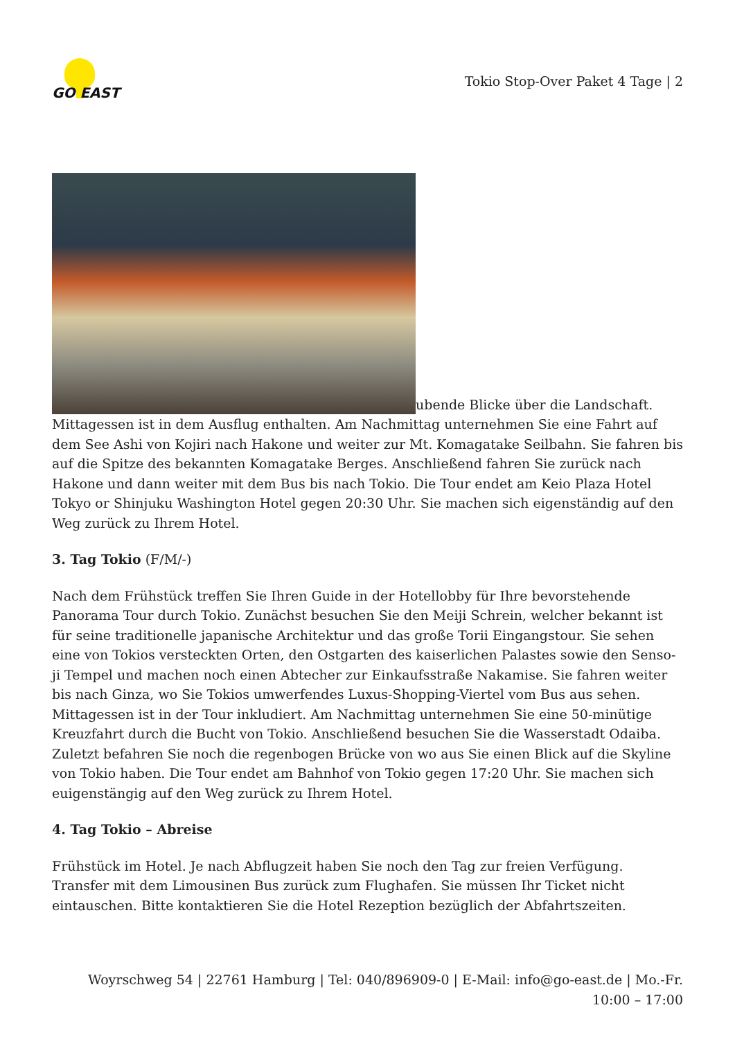GO EAST
Tokio Stop-Over Paket 4 Tage | 2
ubende Blicke über die Landschaft. Mittagessen ist in dem Ausflug enthalten. Am Nachmittag unternehmen Sie eine Fahrt auf dem See Ashi von Kojiri nach Hakone und weiter zur Mt. Komagatake Seilbahn. Sie fahren bis auf die Spitze des bekannten Komagatake Berges. Anschließend fahren Sie zurück nach Hakone und dann weiter mit dem Bus bis nach Tokio. Die Tour endet am Keio Plaza Hotel Tokyo or Shinjuku Washington Hotel gegen 20:30 Uhr. Sie machen sich eigenständig auf den Weg zurück zu Ihrem Hotel.
3. Tag Tokio (F/M/-)
Nach dem Frühstück treffen Sie Ihren Guide in der Hotellobby für Ihre bevorstehende Panorama Tour durch Tokio. Zunächst besuchen Sie den Meiji Schrein, welcher bekannt ist für seine traditionelle japanische Architektur und das große Torii Eingangstour. Sie sehen eine von Tokios versteckten Orten, den Ostgarten des kaiserlichen Palastes sowie den Senso-ji Tempel und machen noch einen Abtecher zur Einkaufsstraße Nakamise. Sie fahren weiter bis nach Ginza, wo Sie Tokios umwerfendes Luxus-Shopping-Viertel vom Bus aus sehen. Mittagessen ist in der Tour inkludiert. Am Nachmittag unternehmen Sie eine 50-minütige Kreuzfahrt durch die Bucht von Tokio. Anschließend besuchen Sie die Wasserstadt Odaiba. Zuletzt befahren Sie noch die regenbogen Brücke von wo aus Sie einen Blick auf die Skyline von Tokio haben. Die Tour endet am Bahnhof von Tokio gegen 17:20 Uhr. Sie machen sich euigenstängig auf den Weg zurück zu Ihrem Hotel.
4. Tag Tokio – Abreise
Frühstück im Hotel. Je nach Abflugzeit haben Sie noch den Tag zur freien Verfügung. Transfer mit dem Limousinen Bus zurück zum Flughafen. Sie müssen Ihr Ticket nicht eintauschen. Bitte kontaktieren Sie die Hotel Rezeption bezüglich der Abfahrtszeiten.
Woyrschweg 54 | 22761 Hamburg | Tel: 040/896909-0 | E-Mail: info@go-east.de | Mo.-Fr. 10:00 – 17:00